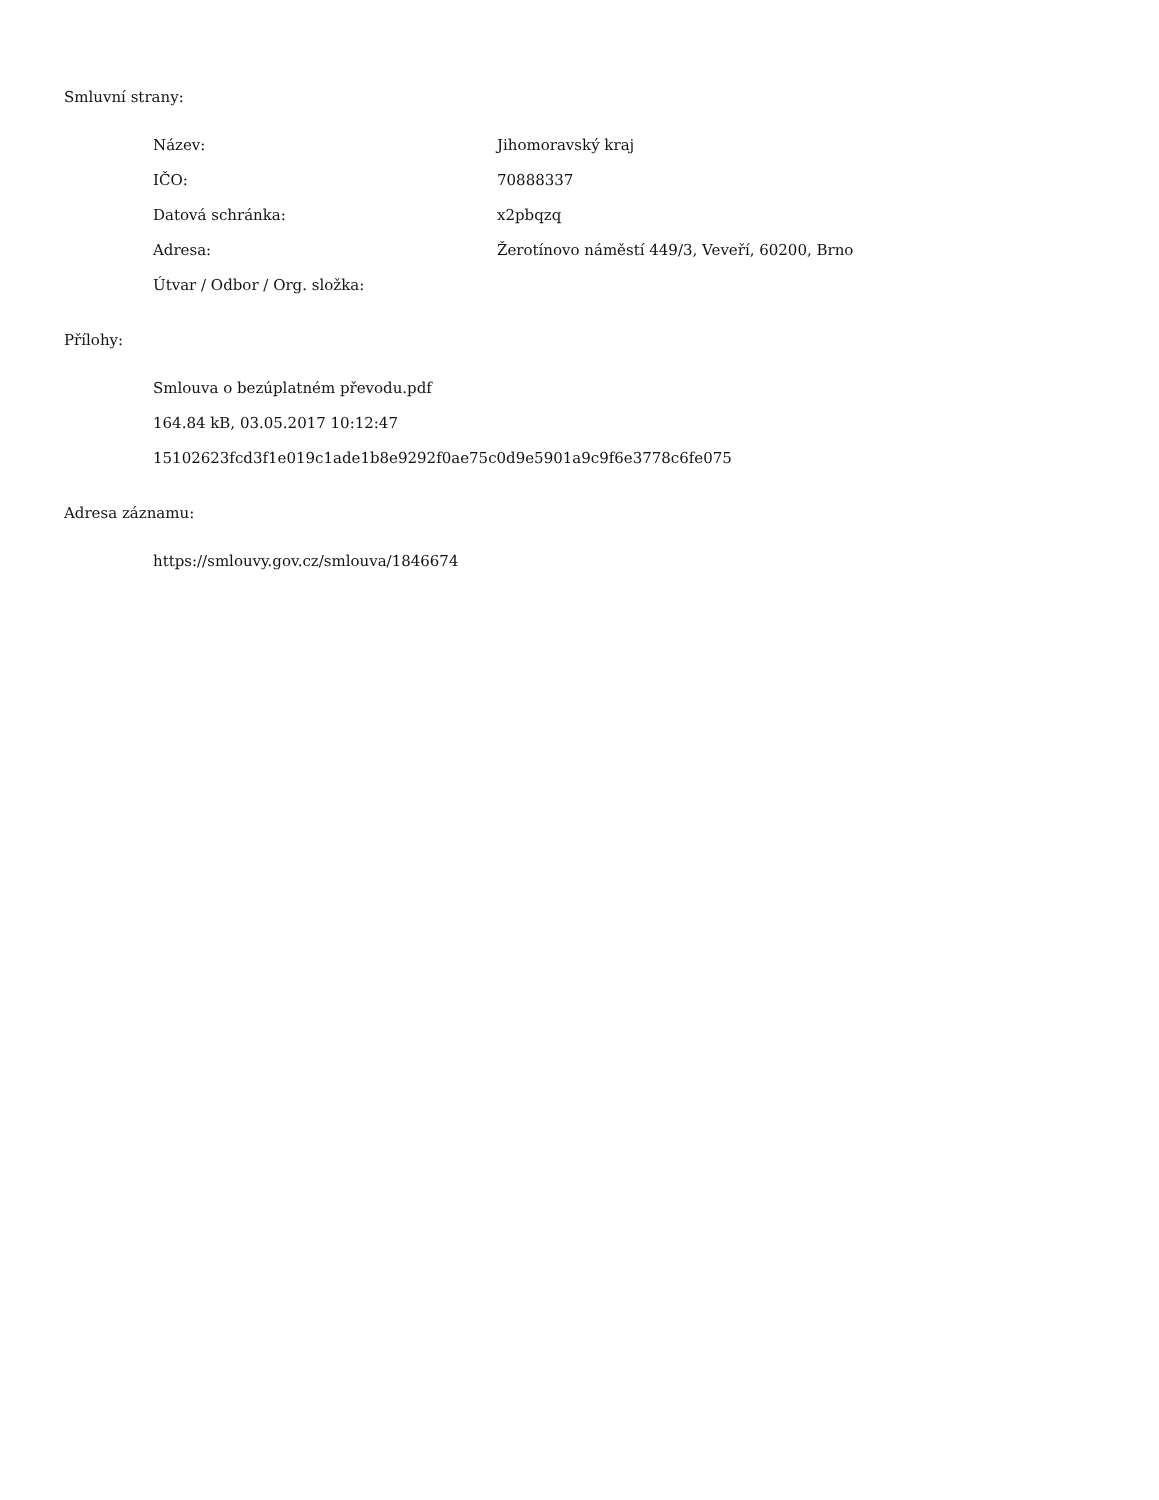Smluvní strany:
| Název: | Jihomoravský kraj |
| IČO: | 70888337 |
| Datová schránka: | x2pbqzq |
| Adresa: | Žerotínovo náměstí 449/3, Veveří, 60200, Brno |
| Útvar / Odbor / Org. složka: | |
Přílohy:
Smlouva o bezúplatném převodu.pdf
164.84 kB, 03.05.2017 10:12:47
15102623fcd3f1e019c1ade1b8e9292f0ae75c0d9e5901a9c9f6e3778c6fe075
Adresa záznamu:
https://smlouvy.gov.cz/smlouva/1846674